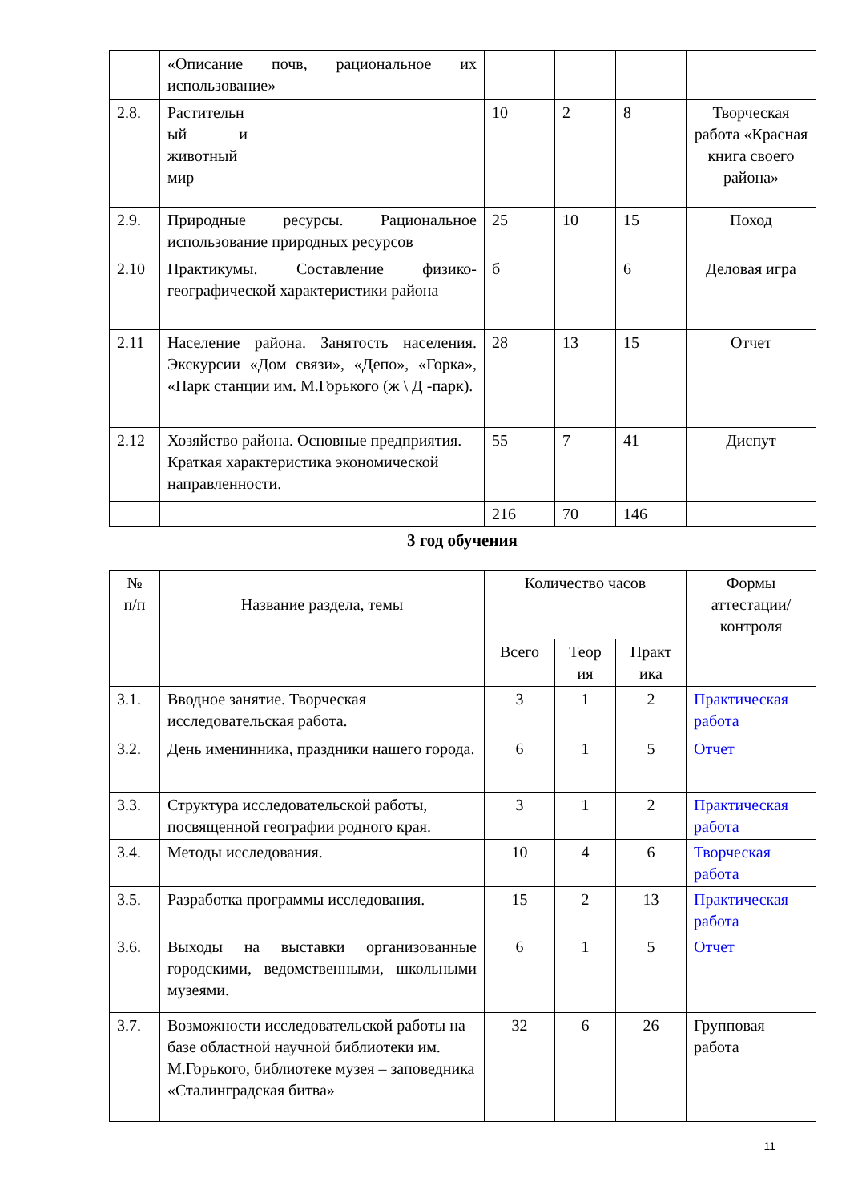| | «Описание почв, рациональное их использование» | | | | |
| 2.8. | Растительн ый и животный мир | 10 | 2 | 8 | Творческая работа «Красная книга своего района» |
| 2.9. | Природные ресурсы. Рациональное использование природных ресурсов | 25 | 10 | 15 | Поход |
| 2.10 | Практикумы. Составление физико-географической характеристики района | б | | 6 | Деловая игра |
| 2.11 | Население района. Занятость населения. Экскурсии «Дом связи», «Депо», «Горка», «Парк станции им. М.Горького (ж \ Д -парк). | 28 | 13 | 15 | Отчет |
| 2.12 | Хозяйство района. Основные предприятия. Краткая характеристика экономической направленности. | 55 | 7 | 41 | Диспут |
| | | 216 | 70 | 146 | |
3 год обучения
| № п/п | Название раздела, темы | Количество часов | | | Формы аттестации/ контроля |
| --- | --- | --- | --- | --- | --- |
| | | Всего | Теор ия | Практ ика | |
| 3.1. | Вводное занятие. Творческая исследовательская работа. | 3 | 1 | 2 | Практическая работа |
| 3.2. | День именинника, праздники нашего города. | 6 | 1 | 5 | Отчет |
| 3.3. | Структура исследовательской работы, посвященной географии родного края. | 3 | 1 | 2 | Практическая работа |
| 3.4. | Методы исследования. | 10 | 4 | 6 | Творческая работа |
| 3.5. | Разработка программы исследования. | 15 | 2 | 13 | Практическая работа |
| 3.6. | Выходы на выставки организованные городскими, ведомственными, школьными музеями. | 6 | 1 | 5 | Отчет |
| 3.7. | Возможности исследовательской работы на базе областной научной библиотеки им. М.Горького, библиотеке музея – заповедника «Сталинградская битва» | 32 | 6 | 26 | Групповая работа |
11